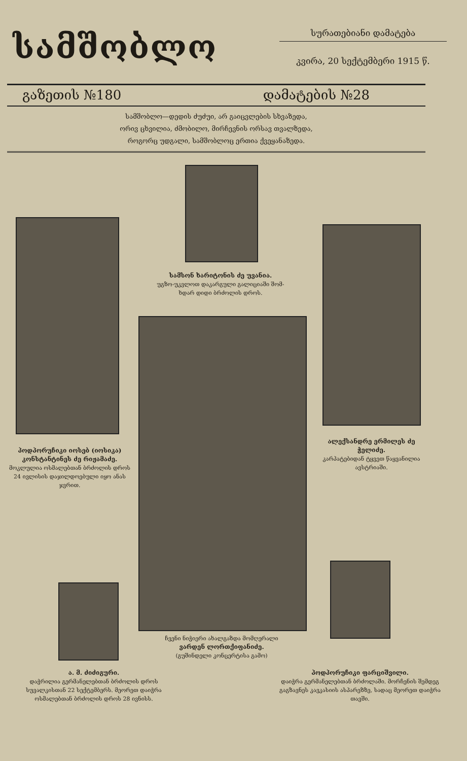სამშობლო
სურათებიანი დამატება
კვირა, 20 სექტემბერი 1915 წ.
გაზეთის №180 დამატების №28
სამშობლო—დედის ძუძუი, არ გაიცვლების სხვაზედა,
ორივ ცხვილია, ძმობილო, მირჩევნის ორსავ თვალზედა,
როგორც უდგალი, სამშობლოც ერთია ქვეყანაზედა.
სამსონ ხარიტონის ძე უვანია.
უგზო-უკვლოთ დაკარგული გალიციაში შომ-
ხდარ დიდი ბრძოლის დროს.
პოდპორუჩიკი იოსებ (იოსიკა) კონსტანტინეს ძე რიჟამაძე.
მოკლულია ოსმალებთან ბრძოლის დროს 24 ივლისის დაჯილდოებული იყო ანას ჯვრით.
ალექსანდრე ერმილეს ძე ჭელიძე.
კარპატებიდან ტყვეთ წაყვანილია ავსტრიაში.
ჩვენი ნიჭიერი ახალგაზდა მომღერალი
ვარდენ ლორთქიფანიძე.
(გუშინდელი კონცერტისა გამო)
ა. მ. ძიძიგური.
დაჭრილია გერმანელებთან ბრძოლის დროს სუვალკისთან 22 სექტემბერს. მეორეთ დაიჭრა ოსმალებთან ბრძოლის დროს 28 ივნისს.
პოდპორუჩიკი ფარციშვილი.
დაიჭრა გერმანელებთან ბრძოლაში. მორჩენის შემდეგ გაგზავნეს კავკასიის ასპარეზზე, სადაც მეორეთ დაიჭრა თავში.